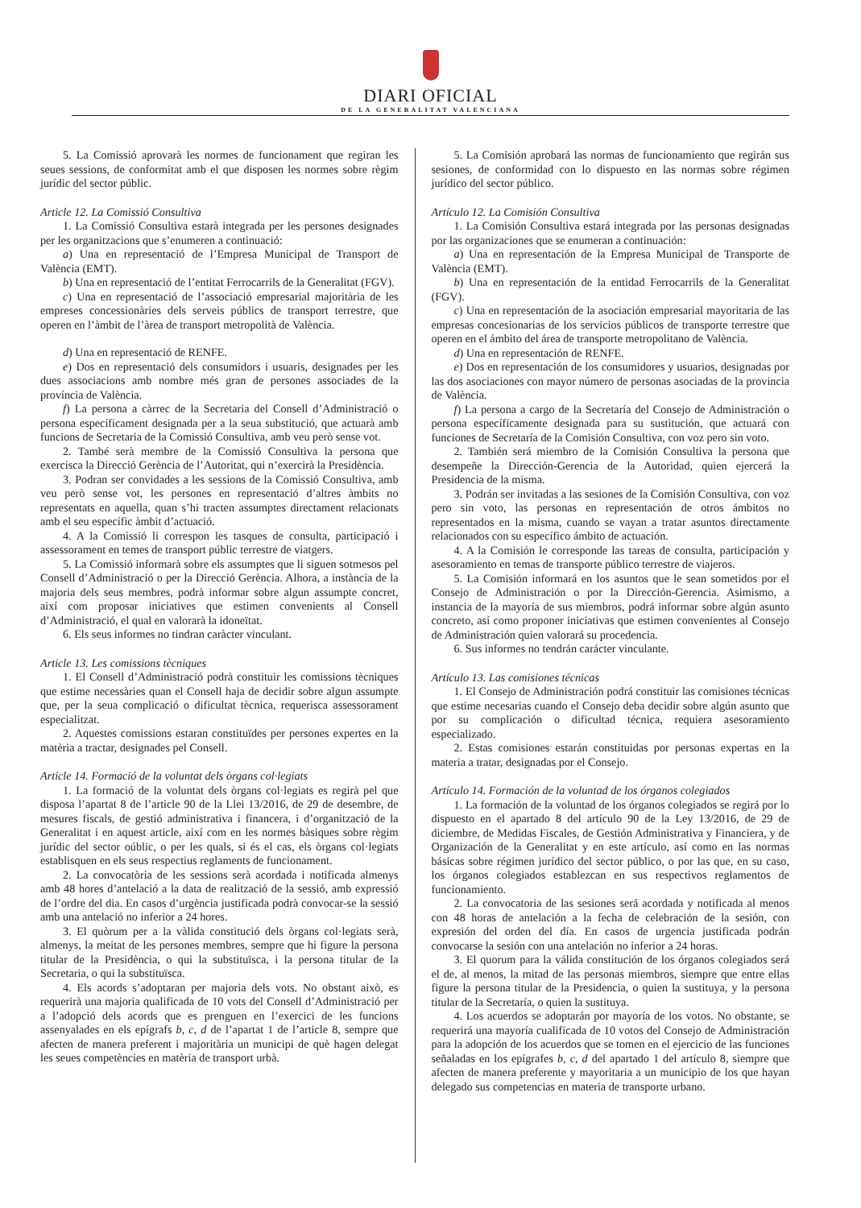DIARI OFICIAL
DE LA GENERALITAT VALENCIANA
5. La Comissió aprovarà les normes de funcionament que regiran les seues sessions, de conformitat amb el que disposen les normes sobre règim jurídic del sector públic.
Article 12. La Comissió Consultiva
1. La Comissió Consultiva estarà integrada per les persones designades per les organitzacions que s’enumeren a continuació:
a) Una en representació de l’Empresa Municipal de Transport de València (EMT).
b) Una en representació de l’entitat Ferrocarrils de la Generalitat (FGV).
c) Una en representació de l’associació empresarial majoritària de les empreses concessionàries dels serveis públics de transport terrestre, que operen en l’àmbit de l’àrea de transport metropolità de València.
d) Una en representació de RENFE.
e) Dos en representació dels consumidors i usuaris, designades per les dues associacions amb nombre més gran de persones associades de la província de València.
f) La persona a càrrec de la Secretaria del Consell d’Administració o persona específicament designada per a la seua substitució, que actuarà amb funcions de Secretaria de la Comissió Consultiva, amb veu però sense vot.
2. També serà membre de la Comissió Consultiva la persona que exercisca la Direcció Gerència de l’Autoritat, qui n’exercirà la Presidència.
3. Podran ser convidades a les sessions de la Comissió Consultiva, amb veu però sense vot, les persones en representació d’altres àmbits no representats en aquella, quan s’hi tracten assumptes directament relacionats amb el seu específic àmbit d’actuació.
4. A la Comissió li correspon les tasques de consulta, participació i assessorament en temes de transport públic terrestre de viatgers.
5. La Comissió informarà sobre els assumptes que li siguen sotmesos pel Consell d’Administració o per la Direcció Gerència. Alhora, a instància de la majoria dels seus membres, podrà informar sobre algun assumpte concret, així com proposar iniciatives que estimen convenients al Consell d’Administració, el qual en valorarà la idoneïtat.
6. Els seus informes no tindran caràcter vinculant.
Article 13. Les comissions tècniques
1. El Consell d’Administració podrà constituir les comissions tècniques que estime necessàries quan el Consell haja de decidir sobre algun assumpte que, per la seua complicació o dificultat tècnica, requerisca assessorament especialitzat.
2. Aquestes comissions estaran constituïdes per persones expertes en la matèria a tractar, designades pel Consell.
Article 14. Formació de la voluntat dels òrgans col·legiats
1. La formació de la voluntat dels òrgans col·legiats es regirà pel que disposa l’apartat 8 de l’article 90 de la Llei 13/2016, de 29 de desembre, de mesures fiscals, de gestió administrativa i financera, i d’organització de la Generalitat i en aquest article, així com en les normes bàsiques sobre règim jurídic del sector oúblic, o per les quals, si és el cas, els òrgans col·legiats establisquen en els seus respectius reglaments de funcionament.
2. La convocatòria de les sessions serà acordada i notificada almenys amb 48 hores d’antelació a la data de realització de la sessió, amb expressió de l’ordre del dia. En casos d’urgència justificada podrà convocar-se la sessió amb una antelació no inferior a 24 hores.
3. El quòrum per a la vàlida constitució dels òrgans col·legiats serà, almenys, la meitat de les persones membres, sempre que hi figure la persona titular de la Presidència, o qui la substituïsca, i la persona titular de la Secretaria, o qui la substituïsca.
4. Els acords s’adoptaran per majoria dels vots. No obstant això, es requerirà una majoria qualificada de 10 vots del Consell d’Administració per a l’adopció dels acords que es prenguen en l’exercici de les funcions assenyalades en els epígrafs b, c, d de l’apartat 1 de l’article 8, sempre que afecten de manera preferent i majoritària un municipi de què hagen delegat les seues competències en matèria de transport urbà.
5. La Comisión aprobará las normas de funcionamiento que regirán sus sesiones, de conformidad con lo dispuesto en las normas sobre régimen jurídico del sector público.
Artículo 12. La Comisión Consultiva
1. La Comisión Consultiva estará integrada por las personas designadas por las organizaciones que se enumeran a continuación:
a) Una en representación de la Empresa Municipal de Transporte de València (EMT).
b) Una en representación de la entidad Ferrocarrils de la Generalitat (FGV).
c) Una en representación de la asociación empresarial mayoritaria de las empresas concesionarias de los servicios públicos de transporte terrestre que operen en el ámbito del área de transporte metropolitano de València.
d) Una en representación de RENFE.
e) Dos en representación de los consumidores y usuarios, designadas por las dos asociaciones con mayor número de personas asociadas de la provincia de València.
f) La persona a cargo de la Secretaría del Consejo de Administración o persona específicamente designada para su sustitución, que actuará con funciones de Secretaría de la Comisión Consultiva, con voz pero sin voto.
2. También será miembro de la Comisión Consultiva la persona que desempeñe la Dirección-Gerencia de la Autoridad, quien ejercerá la Presidencia de la misma.
3. Podrán ser invitadas a las sesiones de la Comisión Consultiva, con voz pero sin voto, las personas en representación de otros ámbitos no representados en la misma, cuando se vayan a tratar asuntos directamente relacionados con su específico ámbito de actuación.
4. A la Comisión le corresponde las tareas de consulta, participación y asesoramiento en temas de transporte público terrestre de viajeros.
5. La Comisión informará en los asuntos que le sean sometidos por el Consejo de Administración o por la Dirección-Gerencia. Asimismo, a instancia de la mayoría de sus miembros, podrá informar sobre algún asunto concreto, así como proponer iniciativas que estimen convenientes al Consejo de Administración quien valorará su procedencia.
6. Sus informes no tendrán carácter vinculante.
Artículo 13. Las comisiones técnicas
1. El Consejo de Administración podrá constituir las comisiones técnicas que estime necesarias cuando el Consejo deba decidir sobre algún asunto que por su complicación o dificultad técnica, requiera asesoramiento especializado.
2. Estas comisiones estarán constituidas por personas expertas en la materia a tratar, designadas por el Consejo.
Artículo 14. Formación de la voluntad de los órganos colegiados
1. La formación de la voluntad de los órganos colegiados se regirá por lo dispuesto en el apartado 8 del artículo 90 de la Ley 13/2016, de 29 de diciembre, de Medidas Fiscales, de Gestión Administrativa y Financiera, y de Organización de la Generalitat y en este artículo, así como en las normas básicas sobre régimen jurídico del sector público, o por las que, en su caso, los órganos colegiados establezcan en sus respectivos reglamentos de funcionamiento.
2. La convocatoria de las sesiones será acordada y notificada al menos con 48 horas de antelación a la fecha de celebración de la sesión, con expresión del orden del día. En casos de urgencia justificada podrán convocarse la sesión con una antelación no inferior a 24 horas.
3. El quorum para la válida constitución de los órganos colegiados será el de, al menos, la mitad de las personas miembros, siempre que entre ellas figure la persona titular de la Presidencia, o quien la sustituya, y la persona titular de la Secretaría, o quien la sustituya.
4. Los acuerdos se adoptarán por mayoría de los votos. No obstante, se requerirá una mayoría cualificada de 10 votos del Consejo de Administración para la adopción de los acuerdos que se tomen en el ejercicio de las funciones señaladas en los epígrafes b, c, d del apartado 1 del artículo 8, siempre que afecten de manera preferente y mayoritaria a un municipio de los que hayan delegado sus competencias en materia de transporte urbano.